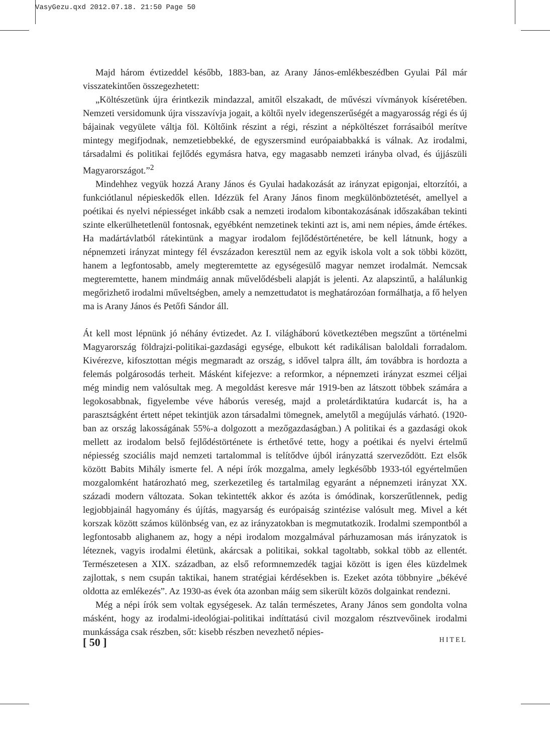VasyGezu.qxd 2012.07.18. 21:50 Page 50
Majd három évtizeddel később, 1883-ban, az Arany János-emlékbeszédben Gyulai Pál már visszatekintően összegezhetett:
„Költészetünk újra érintkezik mindazzal, amitől elszakadt, de művészi vívmányok kíséretében. Nemzeti versidomunk újra visszavívja jogait, a költői nyelv idegenszerűségét a magyarosság régi és új bájainak vegyülete váltja föl. Költőink részint a régi, részint a népköltészet forrásaiból merítve mintegy megifjodnak, nemzetiebbekké, de egyszersmind európaiabbakká is válnak. Az irodalmi, társadalmi és politikai fejlődés egymásra hatva, egy magasabb nemzeti irányba olvad, és újjászüli Magyarországot.”<sup>2</sup>
Mindehhez vegyük hozzá Arany János és Gyulai hadakozását az irányzat epigonjai, eltorzítói, a funkciótlanul népieskedők ellen. Idézzük fel Arany János finom megkülönböztetését, amellyel a poétikai és nyelvi népiességet inkább csak a nemzeti irodalom kibontakozásának időszakában tekinti szinte elkerülhetetlenül fontosnak, egyébként nemzetinek tekinti azt is, ami nem népies, ámde értékes. Ha madártávlatból rátekintünk a magyar irodalom fejlődéstörténetére, be kell látnunk, hogy a népnemzeti irányzat mintegy fél évszázadon keresztül nem az egyik iskola volt a sok többi között, hanem a legfontosabb, amely megteremtette az egységesülő magyar nemzet irodalmát. Nemcsak megteremtette, hanem mindmáig annak művelődésbeli alapját is jelenti. Az alapszintű, a halálunkig megőrizhető irodalmi műveltségben, amely a nemzettudatot is meghatározóan formálhatja, a fő helyen ma is Arany János és Petőfi Sándor áll.
Át kell most lépnünk jó néhány évtizedet. Az I. világháború következtében megszűnt a történelmi Magyarország földrajzi-politikai-gazdasági egysége, elbukott két radikálisan baloldali forradalom. Kivérezve, kifosztottan mégis megmaradt az ország, s idővel talpra állt, ám továbbra is hordozta a felemás polgárosodás terheit. Másként kifejezve: a reformkor, a népnemzeti irányzat eszmei céljai még mindig nem valósultak meg. A megoldást keresve már 1919-ben az látszott többek számára a legokosabbnak, figyelembe véve háborús vereség, majd a proletárdiktatúra kudarcát is, ha a parasztságként értett népet tekintjük azon társadalmi tömegnek, amelytől a megújulás várható. (1920-ban az ország lakosságának 55%-a dolgozott a mezőgazdaságban.) A politikai és a gazdasági okok mellett az irodalom belső fejlődéstörténete is érthetővé tette, hogy a poétikai és nyelvi értelmű népiesség szociális majd nemzeti tartalommal is telítődve újból irányzattá szerveződött. Ezt elsők között Babits Mihály ismerte fel. A népi írók mozgalma, amely legkésőbb 1933-tól egyértelműen mozgalomként határozható meg, szerkezetileg és tartalmilag egyaránt a népnemzeti irányzat XX. századi modern változata. Sokan tekintették akkor és azóta is ómódinak, korszerűtlennek, pedig legjobbjainál hagyomány és újítás, magyarság és európaiság szintézise valósult meg. Mivel a két korszak között számos különbség van, ez az irányzatokban is megmutatkozik. Irodalmi szempontból a legfontosabb alighanem az, hogy a népi irodalom mozgalmával párhuzamosan más irányzatok is léteznek, vagyis irodalmi életünk, akárcsak a politikai, sokkal tagoltabb, sokkal több az ellentét. Természetesen a XIX. században, az első reformnemzedék tagjai között is igen éles küzdelmek zajlottak, s nem csupán taktikai, hanem stratégiai kérdésekben is. Ezeket azóta többnyire „békévé oldotta az emlékezés”. Az 1930-as évek óta azonban máig sem sikerült közös dolgainkat rendezni.
Még a népi írók sem voltak egységesek. Az talán természetes, Arany János sem gondolta volna másként, hogy az irodalmi-ideológiai-politikai indíttatású civil mozgalom résztvevőinek irodalmi munkássága csak részben, sőt: kisebb részben nevezhető népies-
[ 50 ] HITEL